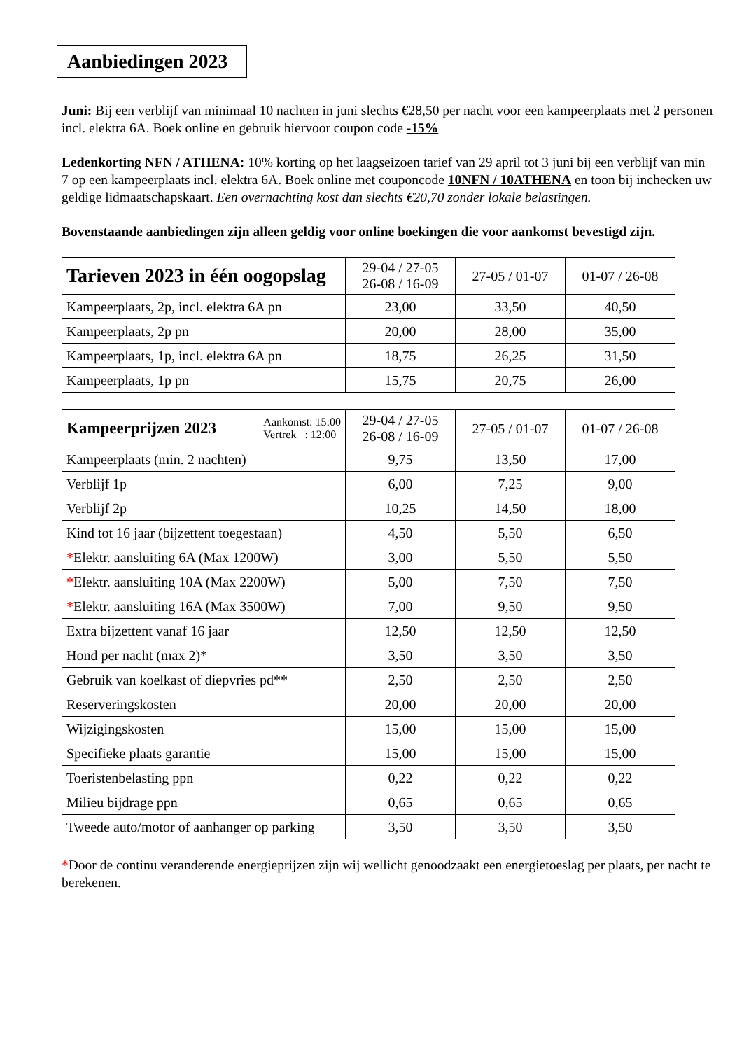Aanbiedingen 2023
Juni: Bij een verblijf van minimaal 10 nachten in juni slechts €28,50 per nacht voor een kampeerplaats met 2 personen incl. elektra 6A. Boek online en gebruik hiervoor coupon code -15%
Ledenkorting NFN / ATHENA: 10% korting op het laagseizoen tarief van 29 april tot 3 juni bij een verblijf van min 7 op een kampeerplaats incl. elektra 6A. Boek online met couponcode 10NFN / 10ATHENA en toon bij inchecken uw geldige lidmaatschapskaart. Een overnachting kost dan slechts €20,70 zonder lokale belastingen.
Bovenstaande aanbiedingen zijn alleen geldig voor online boekingen die voor aankomst bevestigd zijn.
| Tarieven 2023 in één oogopslag | 29-04 / 27-05 26-08 / 16-09 | 27-05 / 01-07 | 01-07 / 26-08 |
| --- | --- | --- | --- |
| Kampeerplaats, 2p, incl. elektra 6A pn | 23,00 | 33,50 | 40,50 |
| Kampeerplaats, 2p pn | 20,00 | 28,00 | 35,00 |
| Kampeerplaats, 1p, incl. elektra 6A pn | 18,75 | 26,25 | 31,50 |
| Kampeerplaats, 1p pn | 15,75 | 20,75 | 26,00 |
| Kampeerprijzen 2023 Aankomst: 15:00 Vertrek : 12:00 | 29-04 / 27-05 26-08 / 16-09 | 27-05 / 01-07 | 01-07 / 26-08 |
| --- | --- | --- | --- |
| Kampeerplaats (min. 2 nachten) | 9,75 | 13,50 | 17,00 |
| Verblijf 1p | 6,00 | 7,25 | 9,00 |
| Verblijf 2p | 10,25 | 14,50 | 18,00 |
| Kind tot 16 jaar (bijzettent toegestaan) | 4,50 | 5,50 | 6,50 |
| * Elektr. aansluiting 6A (Max 1200W) | 3,00 | 5,50 | 5,50 |
| * Elektr. aansluiting 10A (Max 2200W) | 5,00 | 7,50 | 7,50 |
| * Elektr. aansluiting 16A (Max 3500W) | 7,00 | 9,50 | 9,50 |
| Extra bijzettent vanaf 16 jaar | 12,50 | 12,50 | 12,50 |
| Hond per nacht (max 2)* | 3,50 | 3,50 | 3,50 |
| Gebruik van koelkast of diepvries pd** | 2,50 | 2,50 | 2,50 |
| Reserveringskosten | 20,00 | 20,00 | 20,00 |
| Wijzigingskosten | 15,00 | 15,00 | 15,00 |
| Specifieke plaats garantie | 15,00 | 15,00 | 15,00 |
| Toeristenbelasting ppn | 0,22 | 0,22 | 0,22 |
| Milieu bijdrage ppn | 0,65 | 0,65 | 0,65 |
| Tweede auto/motor of aanhanger op parking | 3,50 | 3,50 | 3,50 |
*Door de continu veranderende energieprijzen zijn wij wellicht genoodzaakt een energietoeslag per plaats, per nacht te berekenen.